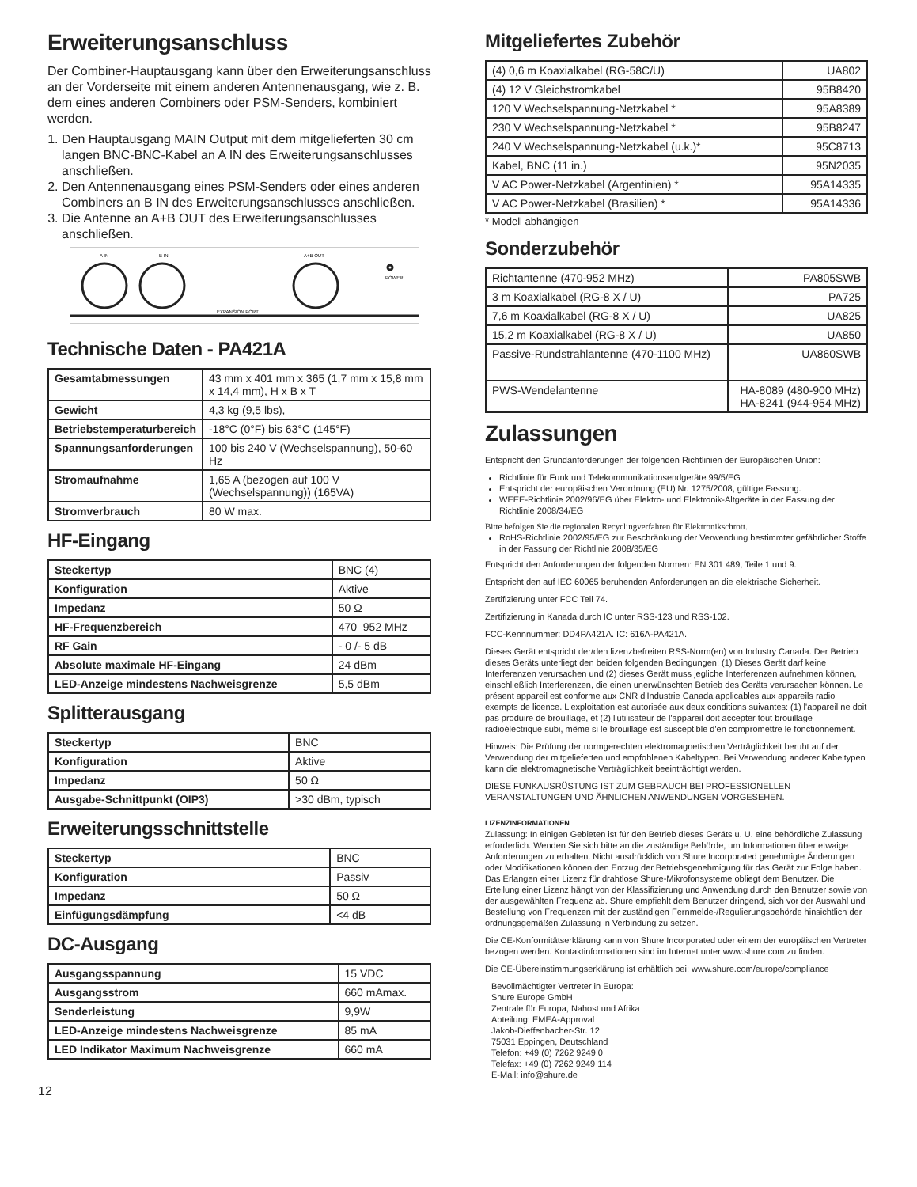Erweiterungsanschluss
Der Combiner-Hauptausgang kann über den Erweiterungsanschluss an der Vorderseite mit einem anderen Antennenausgang, wie z. B. dem eines anderen Combiners oder PSM-Senders, kombiniert werden.
1. Den Hauptausgang MAIN Output mit dem mitgelieferten 30 cm langen BNC-BNC-Kabel an A IN des Erweiterungsanschlusses anschließen.
2. Den Antennenausgang eines PSM-Senders oder eines anderen Combiners an B IN des Erweiterungsanschlusses anschließen.
3. Die Antenne an A+B OUT des Erweiterungsanschlusses anschließen.
A IN
B IN
A+B OUT
POWER
EXPANSION PORT
Technische Daten - PA421A
| Gesamtabmessungen | 43 mm x 401 mm x 365 (1,7 mm x 15,8 mm x 14,4 mm), H x B x T |
| Gewicht | 4,3 kg (9,5 lbs), |
| Betriebstemperaturbereich | -18°C (0°F) bis 63°C (145°F) |
| Spannungsanforderungen | 100 bis 240 V (Wechselspannung), 50-60 Hz |
| Stromaufnahme | 1,65 A (bezogen auf 100 V (Wechselspannung)) (165VA) |
| Stromverbrauch | 80 W max. |
HF-Eingang
| Steckertyp | BNC (4) |
| Konfiguration | Aktive |
| Impedanz | 50 Ω |
| HF-Frequenzbereich | 470–952 MHz |
| RF Gain | - 0 /- 5 dB |
| Absolute maximale HF-Eingang | 24 dBm |
| LED-Anzeige mindestens Nachweisgrenze | 5,5 dBm |
Splitterausgang
| Steckertyp | BNC |
| Konfiguration | Aktive |
| Impedanz | 50 Ω |
| Ausgabe-Schnittpunkt (OIP3) | >30 dBm, typisch |
Erweiterungsschnittstelle
| Steckertyp | BNC |
| Konfiguration | Passiv |
| Impedanz | 50 Ω |
| Einfügungsdämpfung | <4 dB |
DC-Ausgang
| Ausgangsspannung | 15 VDC |
| Ausgangsstrom | 660 mAmax. |
| Senderleistung | 9,9W |
| LED-Anzeige mindestens Nachweisgrenze | 85 mA |
| LED Indikator Maximum Nachweisgrenze | 660 mA |
12
Mitgeliefertes Zubehör
| (4) 0,6 m Koaxialkabel (RG-58C/U) | UA802 |
| (4) 12 V Gleichstromkabel | 95B8420 |
| 120 V Wechselspannung-Netzkabel * | 95A8389 |
| 230 V Wechselspannung-Netzkabel * | 95B8247 |
| 240 V Wechselspannung-Netzkabel (u.k.)* | 95C8713 |
| Kabel, BNC (11 in.) | 95N2035 |
| V AC Power-Netzkabel (Argentinien) * | 95A14335 |
| V AC Power-Netzkabel (Brasilien) * | 95A14336 |
* Modell abhängigen
Sonderzubehör
| Richtantenne (470-952 MHz) | PA805SWB |
| 3 m Koaxialkabel (RG-8 X / U) | PA725 |
| 7,6 m Koaxialkabel (RG-8 X / U) | UA825 |
| 15,2 m Koaxialkabel (RG-8 X / U) | UA850 |
| Passive-Rundstrahlantenne (470-1100 MHz) | UA860SWB |
| PWS-Wendelantenne | HA-8089 (480-900 MHz) HA-8241 (944-954 MHz) |
Zulassungen
Entspricht den Grundanforderungen der folgenden Richtlinien der Europäischen Union:
Richtlinie für Funk und Telekommunikationsendgeräte 99/5/EG
Entspricht der europäischen Verordnung (EU) Nr. 1275/2008, gültige Fassung.
WEEE-Richtlinie 2002/96/EG über Elektro- und Elektronik-Altgeräte in der Fassung der Richtlinie 2008/34/EG
Bitte befolgen Sie die regionalen Recyclingverfahren für Elektronikschrott.
RoHS-Richtlinie 2002/95/EG zur Beschränkung der Verwendung bestimmter gefährlicher Stoffe in der Fassung der Richtlinie 2008/35/EG
Entspricht den Anforderungen der folgenden Normen: EN 301 489, Teile 1 und 9.
Entspricht den auf IEC 60065 beruhenden Anforderungen an die elektrische Sicherheit.
Zertifizierung unter FCC Teil 74.
Zertifizierung in Kanada durch IC unter RSS-123 und RSS-102.
FCC-Kennnummer: DD4PA421A. IC: 616A-PA421A.
Dieses Gerät entspricht der/den lizenzbefreiten RSS-Norm(en) von Industry Canada. Der Betrieb dieses Geräts unterliegt den beiden folgenden Bedingungen: (1) Dieses Gerät darf keine Interferenzen verursachen und (2) dieses Gerät muss jegliche Interferenzen aufnehmen können, einschließlich Interferenzen, die einen unerwünschten Betrieb des Geräts verursachen können. Le présent appareil est conforme aux CNR d'Industrie Canada applicables aux appareils radio exempts de licence. L'exploitation est autorisée aux deux conditions suivantes: (1) l'appareil ne doit pas produire de brouillage, et (2) l'utilisateur de l'appareil doit accepter tout brouillage radioélectrique subi, même si le brouillage est susceptible d'en compromettre le fonctionnement.
Hinweis: Die Prüfung der normgerechten elektromagnetischen Verträglichkeit beruht auf der Verwendung der mitgelieferten und empfohlenen Kabeltypen. Bei Verwendung anderer Kabeltypen kann die elektromagnetische Verträglichkeit beeinträchtigt werden.
DIESE FUNKAUSRÜSTUNG IST ZUM GEBRAUCH BEI PROFESSIONELLEN VERANSTALTUNGEN UND ÄHNLICHEN ANWENDUNGEN VORGESEHEN.
LIZENZINFORMATIONEN
Zulassung: In einigen Gebieten ist für den Betrieb dieses Geräts u. U. eine behördliche Zulassung erforderlich. Wenden Sie sich bitte an die zuständige Behörde, um Informationen über etwaige Anforderungen zu erhalten. Nicht ausdrücklich von Shure Incorporated genehmigte Änderungen oder Modifikationen können den Entzug der Betriebsgenehmigung für das Gerät zur Folge haben. Das Erlangen einer Lizenz für drahtlose Shure-Mikrofonsysteme obliegt dem Benutzer. Die Erteilung einer Lizenz hängt von der Klassifizierung und Anwendung durch den Benutzer sowie von der ausgewählten Frequenz ab. Shure empfiehlt dem Benutzer dringend, sich vor der Auswahl und Bestellung von Frequenzen mit der zuständigen Fernmelde-/Regulierungsbehörde hinsichtlich der ordnungsgemäßen Zulassung in Verbindung zu setzen.
Die CE-Konformitätserklärung kann von Shure Incorporated oder einem der europäischen Vertreter bezogen werden. Kontaktinformationen sind im Internet unter www.shure.com zu finden.
Die CE-Übereinstimmungserklärung ist erhältlich bei: www.shure.com/europe/compliance
Bevollmächtigter Vertreter in Europa:
Shure Europe GmbH
Zentrale für Europa, Nahost und Afrika
Abteilung: EMEA-Approval
Jakob-Dieffenbacher-Str. 12
75031 Eppingen, Deutschland
Telefon: +49 (0) 7262 9249 0
Telefax: +49 (0) 7262 9249 114
E-Mail: info@shure.de